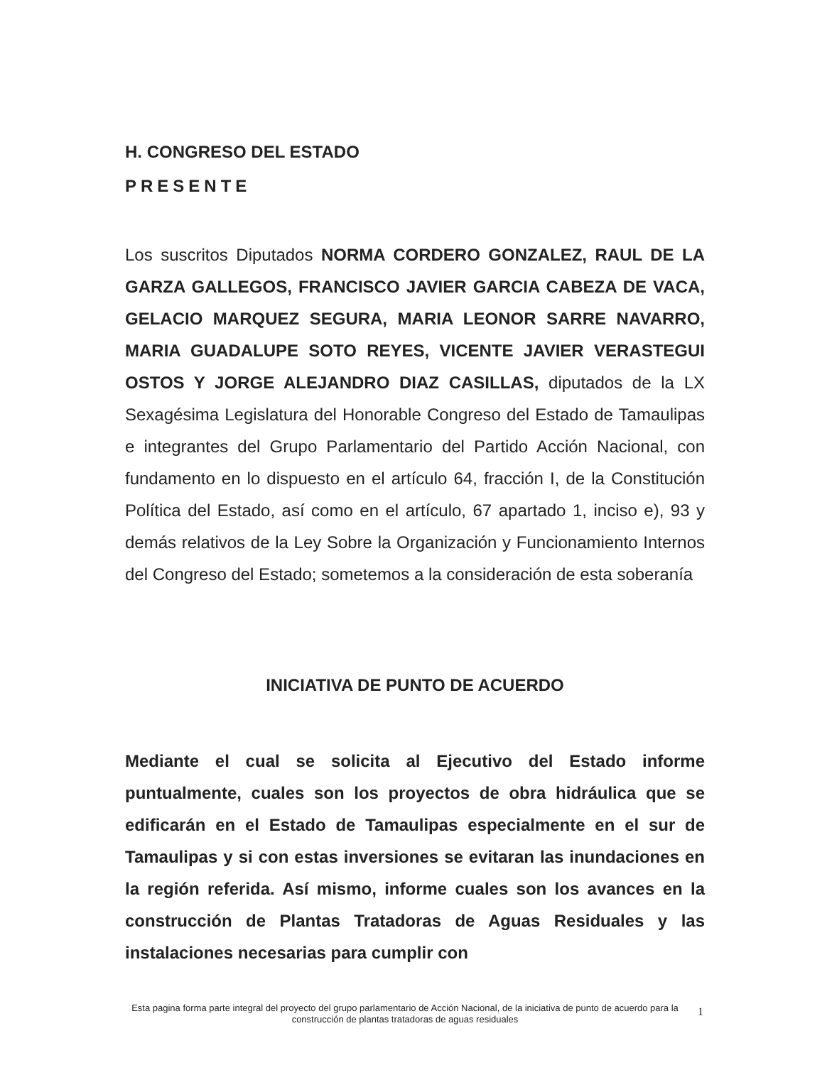H. CONGRESO DEL ESTADO
PRESENTE
Los suscritos Diputados NORMA CORDERO GONZALEZ, RAUL DE LA GARZA GALLEGOS, FRANCISCO JAVIER GARCIA CABEZA DE VACA, GELACIO MARQUEZ SEGURA, MARIA LEONOR SARRE NAVARRO, MARIA GUADALUPE SOTO REYES, VICENTE JAVIER VERASTEGUI OSTOS Y JORGE ALEJANDRO DIAZ CASILLAS, diputados de la LX Sexagésima Legislatura del Honorable Congreso del Estado de Tamaulipas e integrantes del Grupo Parlamentario del Partido Acción Nacional, con fundamento en lo dispuesto en el artículo 64, fracción I, de la Constitución Política del Estado, así como en el artículo, 67 apartado 1, inciso e), 93 y demás relativos de la Ley Sobre la Organización y Funcionamiento Internos del Congreso del Estado; sometemos a la consideración de esta soberanía
INICIATIVA DE PUNTO DE ACUERDO
Mediante el cual se solicita al Ejecutivo del Estado informe puntualmente, cuales son los proyectos de obra hidráulica que se edificarán en el Estado de Tamaulipas especialmente en el sur de Tamaulipas y si con estas inversiones se evitaran las inundaciones en la región referida. Así mismo, informe cuales son los avances en la construcción de Plantas Tratadoras de Aguas Residuales y las instalaciones necesarias para cumplir con
Esta pagina forma parte integral del proyecto del grupo parlamentario de Acción Nacional, de la iniciativa de punto de acuerdo para la construcción de plantas tratadoras de aguas residuales
1